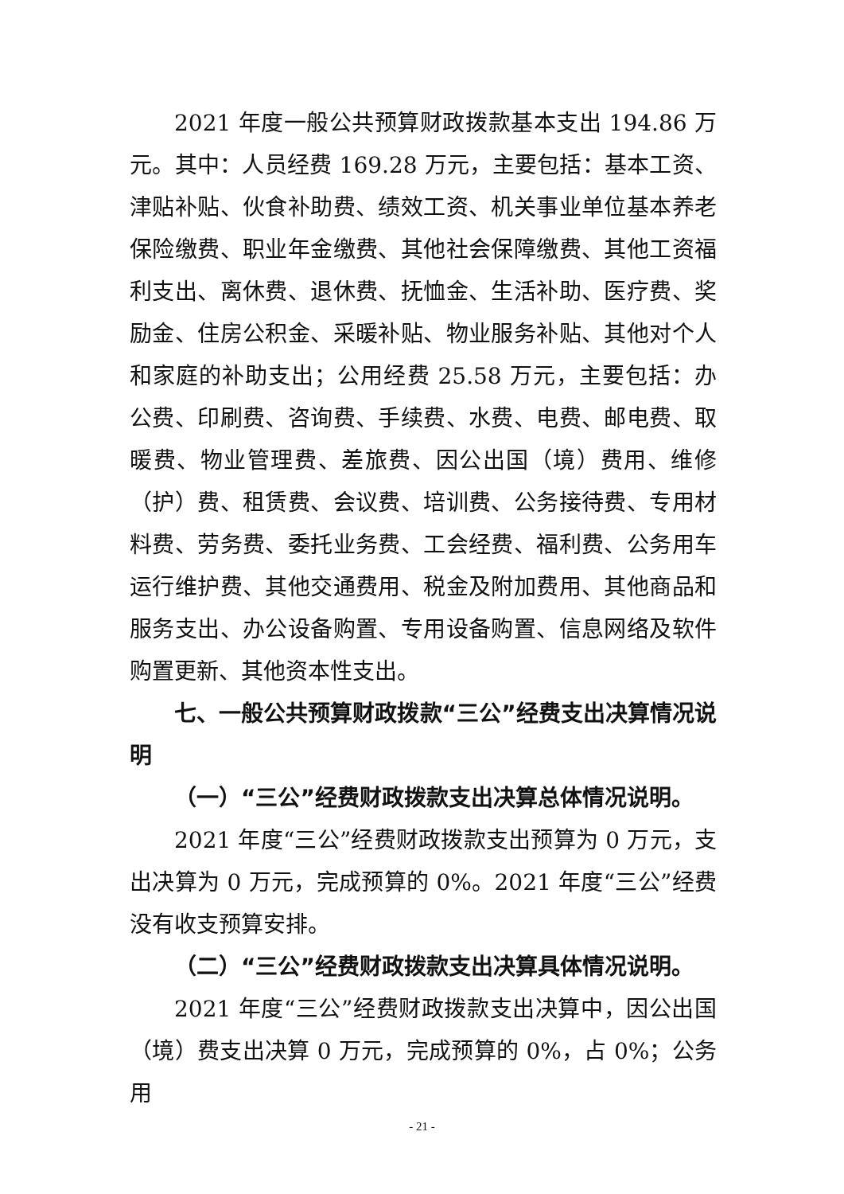2021 年度一般公共预算财政拨款基本支出 194.86 万元。其中：人员经费 169.28 万元，主要包括：基本工资、津贴补贴、伙食补助费、绩效工资、机关事业单位基本养老保险缴费、职业年金缴费、其他社会保障缴费、其他工资福利支出、离休费、退休费、抚恤金、生活补助、医疗费、奖励金、住房公积金、采暖补贴、物业服务补贴、其他对个人和家庭的补助支出；公用经费 25.58 万元，主要包括：办公费、印刷费、咨询费、手续费、水费、电费、邮电费、取暖费、物业管理费、差旅费、因公出国（境）费用、维修（护）费、租赁费、会议费、培训费、公务接待费、专用材料费、劳务费、委托业务费、工会经费、福利费、公务用车运行维护费、其他交通费用、税金及附加费用、其他商品和服务支出、办公设备购置、专用设备购置、信息网络及软件购置更新、其他资本性支出。
七、一般公共预算财政拨款“三公”经费支出决算情况说明
（一）“三公”经费财政拨款支出决算总体情况说明。
2021 年度“三公”经费财政拨款支出预算为 0 万元，支出决算为 0 万元，完成预算的 0%。2021 年度“三公”经费没有收支预算安排。
（二）“三公”经费财政拨款支出决算具体情况说明。
2021 年度“三公”经费财政拨款支出决算中，因公出国（境）费支出决算 0 万元，完成预算的 0%，占 0%；公务用
- 21 -